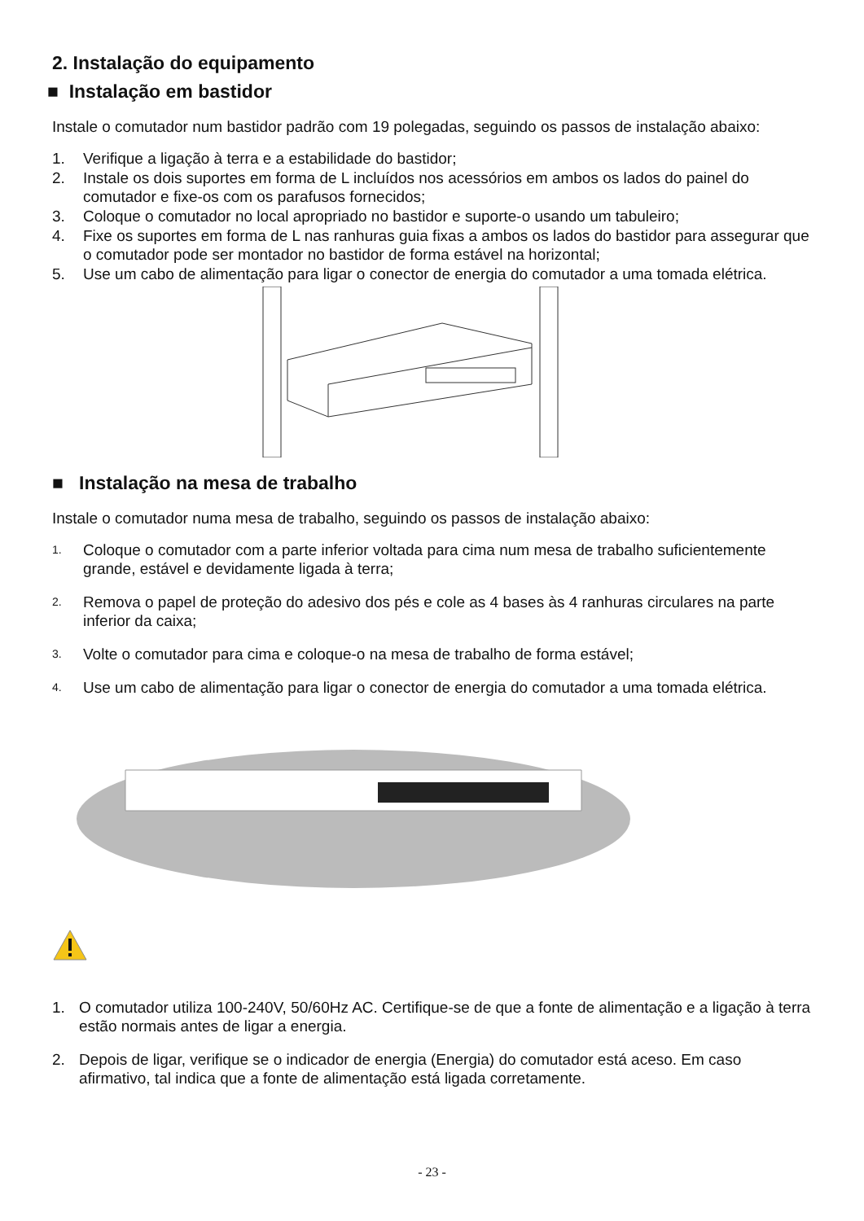2. Instalação do equipamento
■ Instalação em bastidor
Instale o comutador num bastidor padrão com 19 polegadas, seguindo os passos de instalação abaixo:
1. Verifique a ligação à terra e a estabilidade do bastidor;
2. Instale os dois suportes em forma de L incluídos nos acessórios em ambos os lados do painel do comutador e fixe-os com os parafusos fornecidos;
3. Coloque o comutador no local apropriado no bastidor e suporte-o usando um tabuleiro;
4. Fixe os suportes em forma de L nas ranhuras guia fixas a ambos os lados do bastidor para assegurar que o comutador pode ser montador no bastidor de forma estável na horizontal;
5. Use um cabo de alimentação para ligar o conector de energia do comutador a uma tomada elétrica.
■ Instalação na mesa de trabalho
Instale o comutador numa mesa de trabalho, seguindo os passos de instalação abaixo:
1. Coloque o comutador com a parte inferior voltada para cima num mesa de trabalho suficientemente grande, estável e devidamente ligada à terra;
2. Remova o papel de proteção do adesivo dos pés e cole as 4 bases às 4 ranhuras circulares na parte inferior da caixa;
3. Volte o comutador para cima e coloque-o na mesa de trabalho de forma estável;
4. Use um cabo de alimentação para ligar o conector de energia do comutador a uma tomada elétrica.
1. O comutador utiliza 100-240V, 50/60Hz AC. Certifique-se de que a fonte de alimentação e a ligação à terra estão normais antes de ligar a energia.
2. Depois de ligar, verifique se o indicador de energia (Energia) do comutador está aceso. Em caso afirmativo, tal indica que a fonte de alimentação está ligada corretamente.
- 23 -